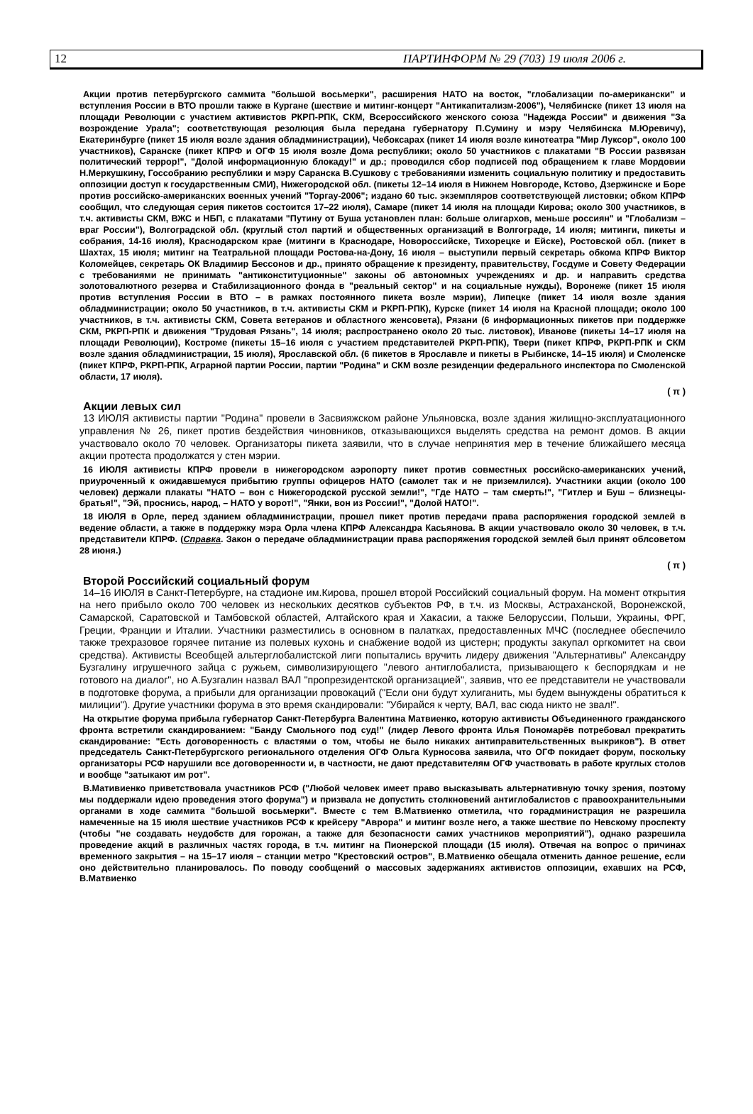12 ПАРТИНФОРМ № 29 (703) 19 июля 2006 г.
Акции против петербургского саммита "большой восьмерки", расширения НАТО на восток, "глобализации по-американски" и вступления России в ВТО прошли также в Кургане (шествие и митинг-концерт "Антикапитализм-2006"), Челябинске (пикет 13 июля на площади Революции с участием активистов РКРП-РПК, СКМ, Всероссийского женского союза "Надежда России" и движения "За возрождение Урала"; соответствующая резолюция была передана губернатору П.Сумину и мэру Челябинска М.Юревичу), Екатеринбурге (пикет 15 июля возле здания обладминистрации), Чебоксарах (пикет 14 июля возле кинотеатра "Мир Луксор", около 100 участников), Саранске (пикет КПРФ и ОГФ 15 июля возле Дома республики; около 50 участников с плакатами "В России развязан политический террор!", "Долой информационную блокаду!" и др.; проводился сбор подписей под обращением к главе Мордовии Н.Меркушкину, Госсобранию республики и мэру Саранска В.Сушкову с требованиями изменить социальную политику и предоставить оппозиции доступ к государственным СМИ), Нижегородской обл. (пикеты 12–14 июля в Нижнем Новгороде, Кстово, Дзержинске и Боре против российско-американских военных учений "Торгау-2006"; издано 60 тыс. экземпляров соответствующей листовки; обком КПРФ сообщил, что следующая серия пикетов состоится 17–22 июля), Самаре (пикет 14 июля на площади Кирова; около 300 участников, в т.ч. активисты СКМ, ВЖС и НБП, с плакатами "Путину от Буша установлен план: больше олигархов, меньше россиян" и "Глобализм – враг России"), Волгоградской обл. (круглый стол партий и общественных организаций в Волгограде, 14 июля; митинги, пикеты и собрания, 14-16 июля), Краснодарском крае (митинги в Краснодаре, Новороссийске, Тихорецке и Ейске), Ростовской обл. (пикет в Шахтах, 15 июля; митинг на Театральной площади Ростова-на-Дону, 16 июля – выступили первый секретарь обкома КПРФ Виктор Коломейцев, секретарь ОК Владимир Бессонов и др., принято обращение к президенту, правительству, Госдуме и Совету Федерации с требованиями не принимать "антиконституционные" законы об автономных учреждениях и др. и направить средства золотовалютного резерва и Стабилизационного фонда в "реальный сектор" и на социальные нужды), Воронеже (пикет 15 июля против вступления России в ВТО – в рамках постоянного пикета возле мэрии), Липецке (пикет 14 июля возле здания обладминистрации; около 50 участников, в т.ч. активисты СКМ и РКРП-РПК), Курске (пикет 14 июля на Красной площади; около 100 участников, в т.ч. активисты СКМ, Совета ветеранов и областного женсовета), Рязани (6 информационных пикетов при поддержке СКМ, РКРП-РПК и движения "Трудовая Рязань", 14 июля; распространено около 20 тыс. листовок), Иванове (пикеты 14–17 июля на площади Революции), Костроме (пикеты 15–16 июля с участием представителей РКРП-РПК), Твери (пикет КПРФ, РКРП-РПК и СКМ возле здания обладминистрации, 15 июля), Ярославской обл. (6 пикетов в Ярославле и пикеты в Рыбинске, 14–15 июля) и Смоленске (пикет КПРФ, РКРП-РПК, Аграрной партии России, партии "Родина" и СКМ возле резиденции федерального инспектора по Смоленской области, 17 июля).
( π )
Акции левых сил
13 ИЮЛЯ активисты партии "Родина" провели в Засвияжском районе Ульяновска, возле здания жилищно-эксплуатационного управления № 26, пикет против бездействия чиновников, отказывающихся выделять средства на ремонт домов. В акции участвовало около 70 человек. Организаторы пикета заявили, что в случае непринятия мер в течение ближайшего месяца акции протеста продолжатся у стен мэрии.
16 ИЮЛЯ активисты КПРФ провели в нижегородском аэропорту пикет против совместных российско-американских учений, приуроченный к ожидавшемуся прибытию группы офицеров НАТО (самолет так и не приземлился). Участники акции (около 100 человек) держали плакаты "НАТО – вон с Нижегородской русской земли!", "Где НАТО – там смерть!", "Гитлер и Буш – близнецы-братья!", "Эй, проснись, народ, – НАТО у ворот!", "Янки, вон из России!", "Долой НАТО!".
18 ИЮЛЯ в Орле, перед зданием обладминистрации, прошел пикет против передачи права распоряжения городской землей в ведение области, а также в поддержку мэра Орла члена КПРФ Александра Касьянова. В акции участвовало около 30 человек, в т.ч. представители КПРФ. (Справка. Закон о передаче обладминистрации права распоряжения городской землей был принят облсоветом 28 июня.)
( π )
Второй Российский социальный форум
14–16 ИЮЛЯ в Санкт-Петербурге, на стадионе им.Кирова, прошел второй Российский социальный форум. На момент открытия на него прибыло около 700 человек из нескольких десятков субъектов РФ, в т.ч. из Москвы, Астраханской, Воронежской, Самарской, Саратовской и Тамбовской областей, Алтайского края и Хакасии, а также Белоруссии, Польши, Украины, ФРГ, Греции, Франции и Италии. Участники разместились в основном в палатках, предоставленных МЧС (последнее обеспечило также трехразовое горячее питание из полевых кухонь и снабжение водой из цистерн; продукты закупал оргкомитет на свои средства). Активисты Всеобщей альтерглобалистской лиги попытались вручить лидеру движения "Альтернативы" Александру Бузгалину игрушечного зайца с ружьем, символизирующего "левого антиглобалиста, призывающего к беспорядкам и не готового на диалог", но А.Бузгалин назвал ВАЛ "пропрезидентской организацией", заявив, что ее представители не участвовали в подготовке форума, а прибыли для организации провокаций ("Если они будут хулиганить, мы будем вынуждены обратиться к милиции"). Другие участники форума в это время скандировали: "Убирайся к черту, ВАЛ, вас сюда никто не звал!".
На открытие форума прибыла губернатор Санкт-Петербурга Валентина Матвиенко, которую активисты Объединенного гражданского фронта встретили скандированием: "Банду Смольного под суд!" (лидер Левого фронта Илья Пономарёв потребовал прекратить скандирование: "Есть договоренность с властями о том, чтобы не было никаких антиправительственных выкриков"). В ответ председатель Санкт-Петербургского регионального отделения ОГФ Ольга Курносова заявила, что ОГФ покидает форум, поскольку организаторы РСФ нарушили все договоренности и, в частности, не дают представителям ОГФ участвовать в работе круглых столов и вообще "затыкают им рот".
В.Мативиенко приветствовала участников РСФ ("Любой человек имеет право высказывать альтернативную точку зрения, поэтому мы поддержали идею проведения этого форума") и призвала не допустить столкновений антиглобалистов с правоохранительными органами в ходе саммита "большой восьмерки". Вместе с тем В.Матвиенко отметила, что горадминистрация не разрешила намеченные на 15 июля шествие участников РСФ к крейсеру "Аврора" и митинг возле него, а также шествие по Невскому проспекту (чтобы "не создавать неудобств для горожан, а также для безопасности самих участников мероприятий"), однако разрешила проведение акций в различных частях города, в т.ч. митинг на Пионерской площади (15 июля). Отвечая на вопрос о причинах временного закрытия – на 15–17 июля – станции метро "Крестовский остров", В.Матвиенко обещала отменить данное решение, если оно действительно планировалось. По поводу сообщений о массовых задержаниях активистов оппозиции, ехавших на РСФ, В.Матвиенко